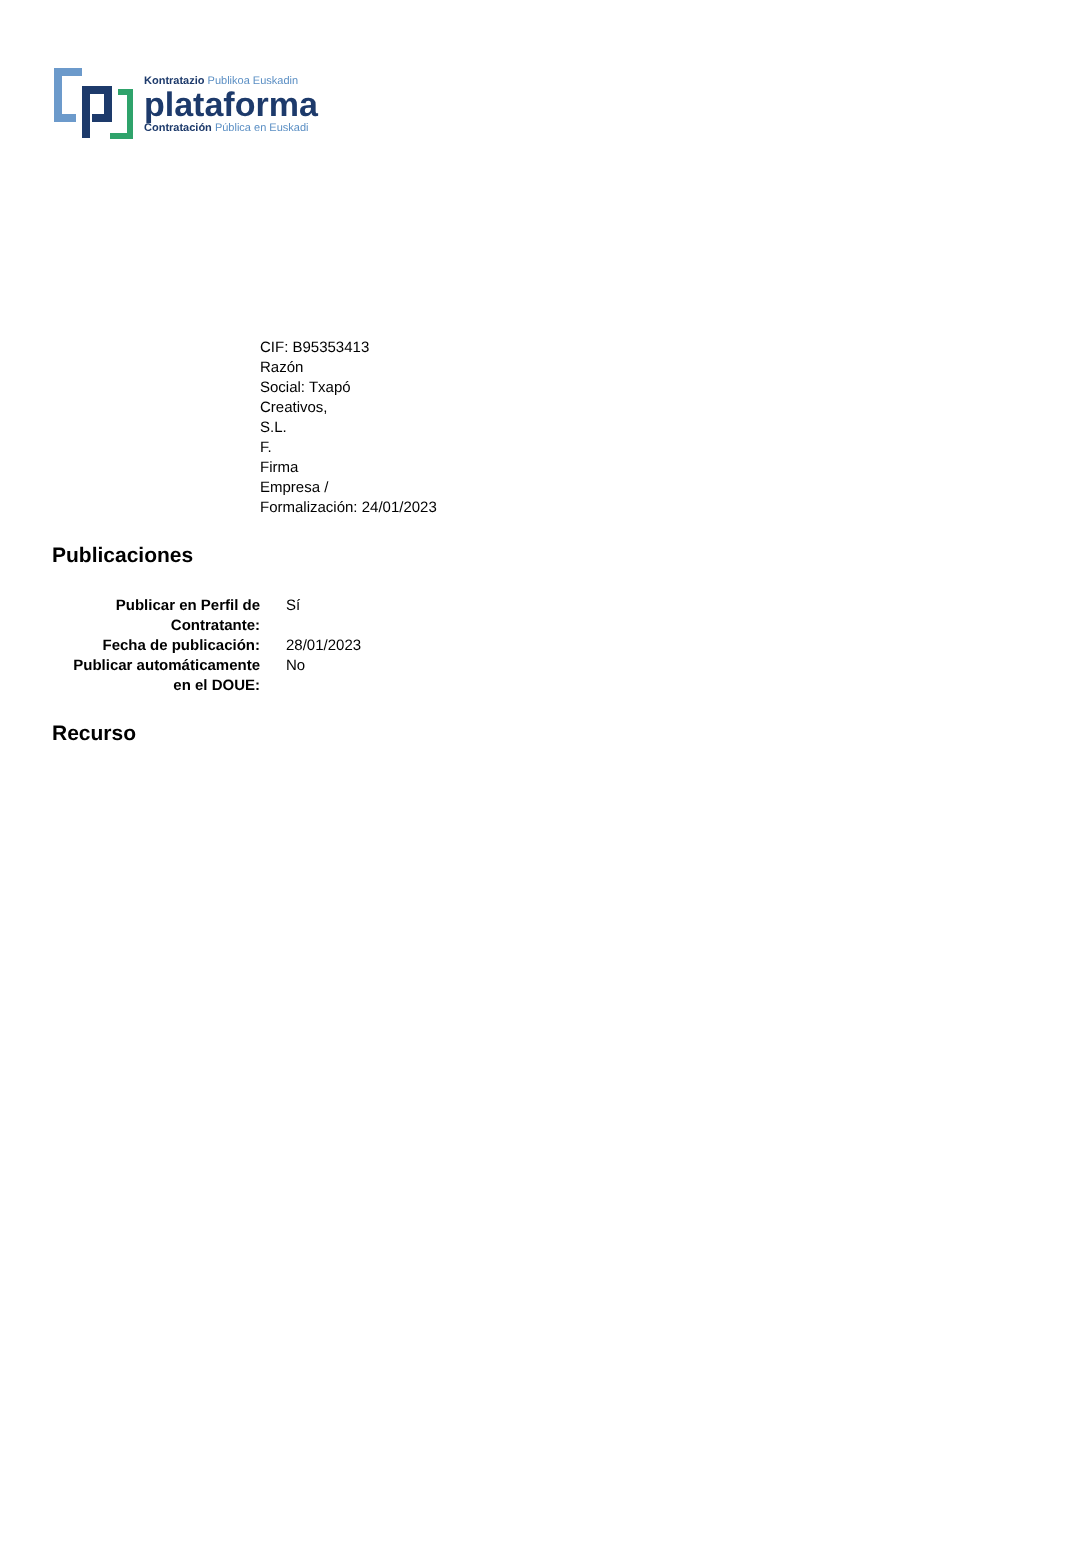Kontratazio Publikoa Euskadin
plataforma
Contratación Pública en Euskadi
CIF: B95353413
Razón
Social: Txapó
Creativos,
S.L.
F.
Firma
Empresa /
Formalización: 24/01/2023
Publicaciones
| Publicar en Perfil de Contratante: | Sí |
| Fecha de publicación: | 28/01/2023 |
| Publicar automáticamente en el DOUE: | No |
Recurso